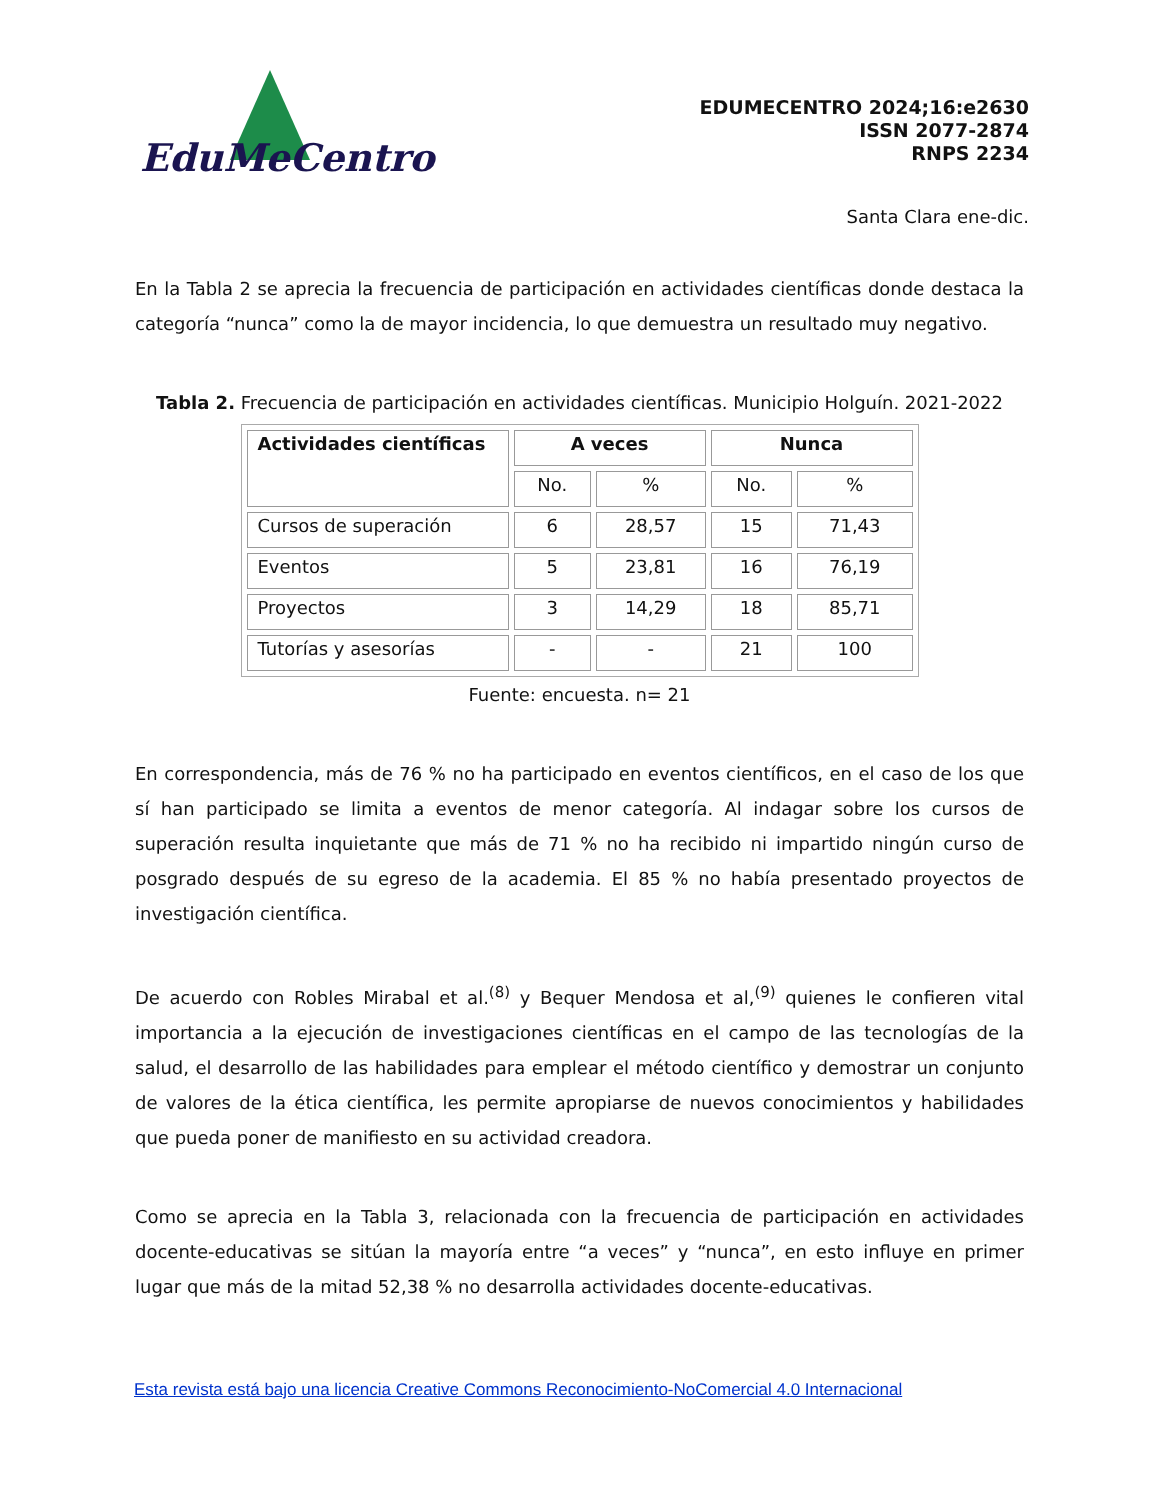EduMeCentro
EDUMECENTRO 2024;16:e2630
ISSN 2077-2874
RNPS 2234
Santa Clara ene-dic.
En la Tabla 2 se aprecia la frecuencia de participación en actividades científicas donde destaca la categoría “nunca” como la de mayor incidencia, lo que demuestra un resultado muy negativo.
Tabla 2. Frecuencia de participación en actividades científicas. Municipio Holguín. 2021-2022
| Actividades científicas | A veces | | Nunca | |
| --- | --- | --- | --- | --- |
| | No. | % | No. | % |
| Cursos de superación | 6 | 28,57 | 15 | 71,43 |
| Eventos | 5 | 23,81 | 16 | 76,19 |
| Proyectos | 3 | 14,29 | 18 | 85,71 |
| Tutorías y asesorías | - | - | 21 | 100 |
Fuente: encuesta. n= 21
En correspondencia, más de 76 % no ha participado en eventos científicos, en el caso de los que sí han participado se limita a eventos de menor categoría. Al indagar sobre los cursos de superación resulta inquietante que más de 71 % no ha recibido ni impartido ningún curso de posgrado después de su egreso de la academia. El 85 % no había presentado proyectos de investigación científica.
De acuerdo con Robles Mirabal et al.<sup>(8)</sup> y Bequer Mendosa et al,<sup>(9)</sup> quienes le confieren vital importancia a la ejecución de investigaciones científicas en el campo de las tecnologías de la salud, el desarrollo de las habilidades para emplear el método científico y demostrar un conjunto de valores de la ética científica, les permite apropiarse de nuevos conocimientos y habilidades que pueda poner de manifiesto en su actividad creadora.
Como se aprecia en la Tabla 3, relacionada con la frecuencia de participación en actividades docente-educativas se sitúan la mayoría entre “a veces” y “nunca”, en esto influye en primer lugar que más de la mitad 52,38 % no desarrolla actividades docente-educativas.
Esta revista está bajo una licencia Creative Commons Reconocimiento-NoComercial 4.0 Internacional